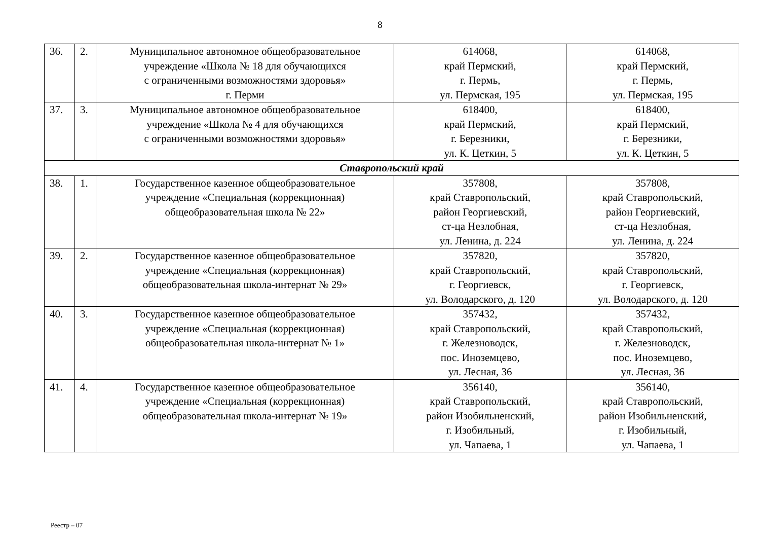8
| 36. | 2. | Муниципальное автономное общеобразовательное учреждение «Школа № 18 для обучающихся с ограниченными возможностями здоровья» г. Перми | 614068, край Пермский, г. Пермь, ул. Пермская, 195 | 614068, край Пермский, г. Пермь, ул. Пермская, 195 |
| 37. | 3. | Муниципальное автономное общеобразовательное учреждение «Школа № 4 для обучающихся с ограниченными возможностями здоровья» | 618400, край Пермский, г. Березники, ул. К. Цеткин, 5 | 618400, край Пермский, г. Березники, ул. К. Цеткин, 5 |
| Ставропольский край | | | | |
| 38. | 1. | Государственное казенное общеобразовательное учреждение «Специальная (коррекционная) общеобразовательная школа № 22» | 357808, край Ставропольский, район Георгиевский, ст-ца Незлобная, ул. Ленина, д. 224 | 357808, край Ставропольский, район Георгиевский, ст-ца Незлобная, ул. Ленина, д. 224 |
| 39. | 2. | Государственное казенное общеобразовательное учреждение «Специальная (коррекционная) общеобразовательная школа-интернат № 29» | 357820, край Ставропольский, г. Георгиевск, ул. Володарского, д. 120 | 357820, край Ставропольский, г. Георгиевск, ул. Володарского, д. 120 |
| 40. | 3. | Государственное казенное общеобразовательное учреждение «Специальная (коррекционная) общеобразовательная школа-интернат № 1» | 357432, край Ставропольский, г. Железноводск, пос. Иноземцево, ул. Лесная, 36 | 357432, край Ставропольский, г. Железноводск, пос. Иноземцево, ул. Лесная, 36 |
| 41. | 4. | Государственное казенное общеобразовательное учреждение «Специальная (коррекционная) общеобразовательная школа-интернат № 19» | 356140, край Ставропольский, район Изобильненский, г. Изобильный, ул. Чапаева, 1 | 356140, край Ставропольский, район Изобильненский, г. Изобильный, ул. Чапаева, 1 |
Реестр – 07